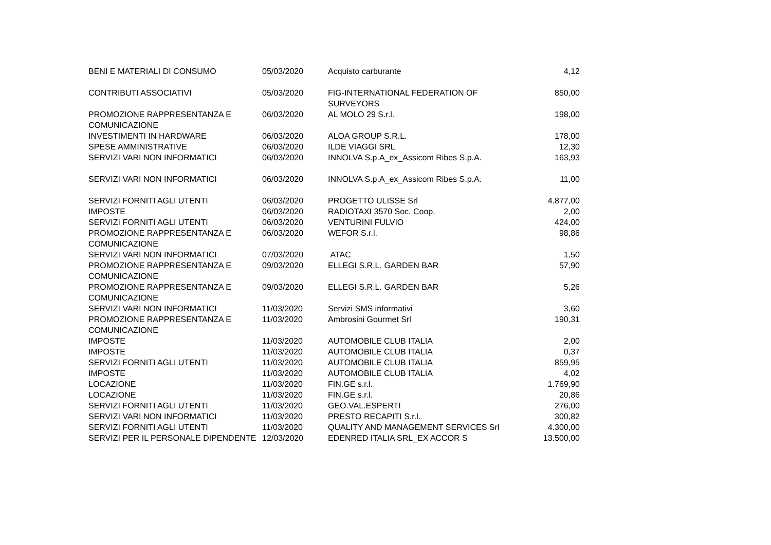| BENI E MATERIALI DI CONSUMO | 05/03/2020 | Acquisto carburante | 4,12 |
| CONTRIBUTI ASSOCIATIVI | 05/03/2020 | FIG-INTERNATIONAL FEDERATION OF SURVEYORS | 850,00 |
| PROMOZIONE RAPPRESENTANZA E COMUNICAZIONE | 06/03/2020 | AL MOLO 29 S.r.l. | 198,00 |
| INVESTIMENTI IN HARDWARE | 06/03/2020 | ALOA GROUP S.R.L. | 178,00 |
| SPESE AMMINISTRATIVE | 06/03/2020 | ILDE VIAGGI SRL | 12,30 |
| SERVIZI VARI NON INFORMATICI | 06/03/2020 | INNOLVA S.p.A_ex_Assicom Ribes S.p.A. | 163,93 |
| SERVIZI VARI NON INFORMATICI | 06/03/2020 | INNOLVA S.p.A_ex_Assicom Ribes S.p.A. | 11,00 |
| SERVIZI FORNITI AGLI UTENTI | 06/03/2020 | PROGETTO ULISSE Srl | 4.877,00 |
| IMPOSTE | 06/03/2020 | RADIOTAXI 3570 Soc. Coop. | 2,00 |
| SERVIZI FORNITI AGLI UTENTI | 06/03/2020 | VENTURINI FULVIO | 424,00 |
| PROMOZIONE RAPPRESENTANZA E COMUNICAZIONE | 06/03/2020 | WEFOR S.r.l. | 98,86 |
| SERVIZI VARI NON INFORMATICI | 07/03/2020 | ATAC | 1,50 |
| PROMOZIONE RAPPRESENTANZA E COMUNICAZIONE | 09/03/2020 | ELLEGI S.R.L. GARDEN BAR | 57,90 |
| PROMOZIONE RAPPRESENTANZA E COMUNICAZIONE | 09/03/2020 | ELLEGI S.R.L. GARDEN BAR | 5,26 |
| SERVIZI VARI NON INFORMATICI | 11/03/2020 | Servizi SMS informativi | 3,60 |
| PROMOZIONE RAPPRESENTANZA E COMUNICAZIONE | 11/03/2020 | Ambrosini Gourmet Srl | 190,31 |
| IMPOSTE | 11/03/2020 | AUTOMOBILE CLUB ITALIA | 2,00 |
| IMPOSTE | 11/03/2020 | AUTOMOBILE CLUB ITALIA | 0,37 |
| SERVIZI FORNITI AGLI UTENTI | 11/03/2020 | AUTOMOBILE CLUB ITALIA | 859,95 |
| IMPOSTE | 11/03/2020 | AUTOMOBILE CLUB ITALIA | 4,02 |
| LOCAZIONE | 11/03/2020 | FIN.GE s.r.l. | 1.769,90 |
| LOCAZIONE | 11/03/2020 | FIN.GE s.r.l. | 20,86 |
| SERVIZI FORNITI AGLI UTENTI | 11/03/2020 | GEO.VAL.ESPERTI | 276,00 |
| SERVIZI VARI NON INFORMATICI | 11/03/2020 | PRESTO RECAPITI S.r.l. | 300,82 |
| SERVIZI FORNITI AGLI UTENTI | 11/03/2020 | QUALITY AND MANAGEMENT SERVICES Srl | 4.300,00 |
| SERVIZI PER IL PERSONALE DIPENDENTE | 12/03/2020 | EDENRED ITALIA SRL_EX ACCOR S | 13.500,00 |